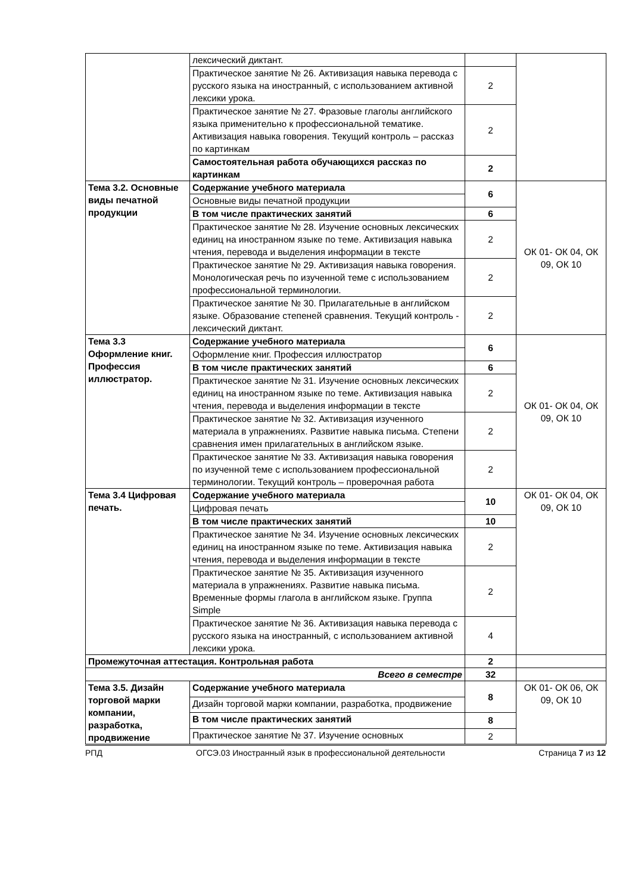| | лексический диктант. | | |
| | Практическое занятие № 26. Активизация навыка перевода с русского языка на иностранный, с использованием активной лексики урока. | 2 | |
| | Практическое занятие № 27. Фразовые глаголы английского языка применительно к профессиональной тематике. Активизация навыка говорения. Текущий контроль – рассказ по картинкам | 2 | |
| | Самостоятельная работа обучающихся рассказ по картинкам | 2 | |
| Тема 3.2. Основные виды печатной продукции | Содержание учебного материала | 6 | ОК 01- ОК 04, ОК 09, ОК 10 |
| | Основные виды печатной продукции | | |
| | В том числе практических занятий | 6 | |
| | Практическое занятие № 28. Изучение основных лексических единиц на иностранном языке по теме. Активизация навыка чтения, перевода и выделения информации в тексте | 2 | |
| | Практическое занятие № 29. Активизация навыка говорения. Монологическая речь по изученной теме с использованием профессиональной терминологии. | 2 | |
| | Практическое занятие № 30. Прилагательные в английском языке. Образование степеней сравнения. Текущий контроль - лексический диктант. | 2 | |
| Тема 3.3 Оформление книг. Профессия иллюстратор. | Содержание учебного материала | 6 | ОК 01- ОК 04, ОК 09, ОК 10 |
| | Оформление книг. Профессия иллюстратор | | |
| | В том числе практических занятий | 6 | |
| | Практическое занятие № 31. Изучение основных лексических единиц на иностранном языке по теме. Активизация навыка чтения, перевода и выделения информации в тексте | 2 | |
| | Практическое занятие № 32. Активизация изученного материала в упражнениях. Развитие навыка письма. Степени сравнения имен прилагательных в английском языке. | 2 | |
| | Практическое занятие № 33. Активизация навыка говорения по изученной теме с использованием профессиональной терминологии. Текущий контроль – проверочная работа | 2 | |
| Тема 3.4 Цифровая печать. | Содержание учебного материала | 10 | ОК 01- ОК 04, ОК 09, ОК 10 |
| | Цифровая печать | | |
| | В том числе практических занятий | 10 | |
| | Практическое занятие № 34. Изучение основных лексических единиц на иностранном языке по теме. Активизация навыка чтения, перевода и выделения информации в тексте | 2 | |
| | Практическое занятие № 35. Активизация изученного материала в упражнениях. Развитие навыка письма. Временные формы глагола в английском языке. Группа Simple | 2 | |
| | Практическое занятие № 36. Активизация навыка перевода с русского языка на иностранный, с использованием активной лексики урока. | 4 | |
| Промежуточная аттестация. Контрольная работа | | 2 | |
| Всего в семестре | | 32 | |
| Тема 3.5. Дизайн торговой марки компании, разработка, продвижение | Содержание учебного материала | 8 | ОК 01- ОК 06, ОК 09, ОК 10 |
| | Дизайн торговой марки компании, разработка, продвижение | | |
| | В том числе практических занятий | 8 | |
| | Практическое занятие № 37. Изучение основных | 2 | |
РПД ОГСЭ.03 Иностранный язык в профессиональной деятельности Страница 7 из 12